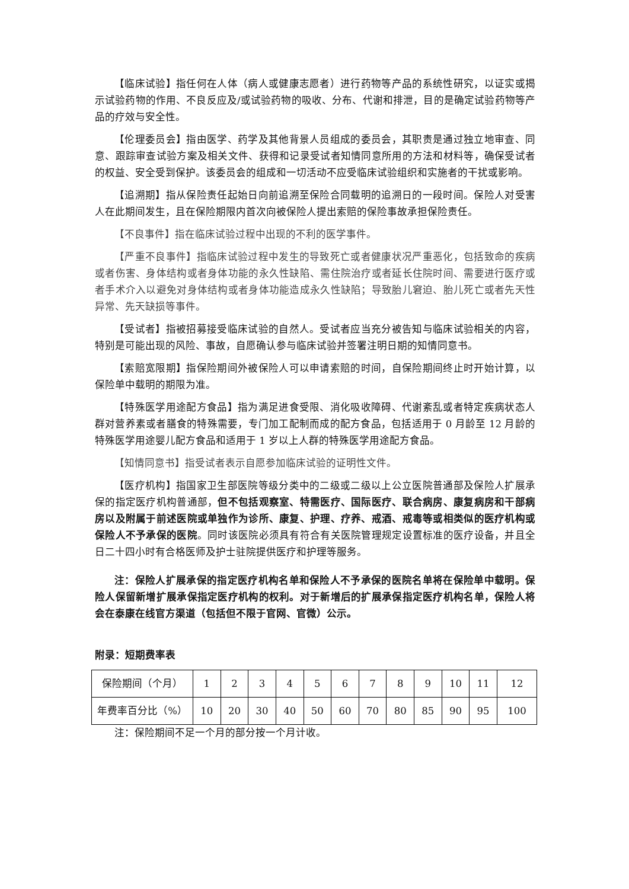【临床试验】指任何在人体（病人或健康志愿者）进行药物等产品的系统性研究，以证实或揭示试验药物的作用、不良反应及/或试验药物的吸收、分布、代谢和排泄，目的是确定试验药物等产品的疗效与安全性。
【伦理委员会】指由医学、药学及其他背景人员组成的委员会，其职责是通过独立地审查、同意、跟踪审查试验方案及相关文件、获得和记录受试者知情同意所用的方法和材料等，确保受试者的权益、安全受到保护。该委员会的组成和一切活动不应受临床试验组织和实施者的干扰或影响。
【追溯期】指从保险责任起始日向前追溯至保险合同载明的追溯日的一段时间。保险人对受害人在此期间发生，且在保险期限内首次向被保险人提出索赔的保险事故承担保险责任。
【不良事件】指在临床试验过程中出现的不利的医学事件。
【严重不良事件】指临床试验过程中发生的导致死亡或者健康状况严重恶化，包括致命的疾病或者伤害、身体结构或者身体功能的永久性缺陷、需住院治疗或者延长住院时间、需要进行医疗或者手术介入以避免对身体结构或者身体功能造成永久性缺陷；导致胎儿窘迫、胎儿死亡或者先天性异常、先天缺损等事件。
【受试者】指被招募接受临床试验的自然人。受试者应当充分被告知与临床试验相关的内容，特别是可能出现的风险、事故，自愿确认参与临床试验并签署注明日期的知情同意书。
【索赔宽限期】指保险期间外被保险人可以申请索赔的时间，自保险期间终止时开始计算，以保险单中载明的期限为准。
【特殊医学用途配方食品】指为满足进食受限、消化吸收障碍、代谢紊乱或者特定疾病状态人群对营养素或者膳食的特殊需要，专门加工配制而成的配方食品，包括适用于 0 月龄至 12 月龄的特殊医学用途婴儿配方食品和适用于 1 岁以上人群的特殊医学用途配方食品。
【知情同意书】指受试者表示自愿参加临床试验的证明性文件。
【医疗机构】指国家卫生部医院等级分类中的二级或二级以上公立医院普通部及保险人扩展承保的指定医疗机构普通部，但不包括观察室、特需医疗、国际医疗、联合病房、康复病房和干部病房以及附属于前述医院或单独作为诊所、康复、护理、疗养、戒酒、戒毒等或相类似的医疗机构或保险人不予承保的医院。同时该医院必须具有符合有关医院管理规定设置标准的医疗设备，并且全日二十四小时有合格医师及护士驻院提供医疗和护理等服务。
注：保险人扩展承保的指定医疗机构名单和保险人不予承保的医院名单将在保险单中载明。保险人保留新增扩展承保指定医疗机构的权利。对于新增后的扩展承保指定医疗机构名单，保险人将会在泰康在线官方渠道（包括但不限于官网、官微）公示。
附录：短期费率表
| 保险期间（个月） | 1 | 2 | 3 | 4 | 5 | 6 | 7 | 8 | 9 | 10 | 11 | 12 |
| 年费率百分比（%） | 10 | 20 | 30 | 40 | 50 | 60 | 70 | 80 | 85 | 90 | 95 | 100 |
注：保险期间不足一个月的部分按一个月计收。